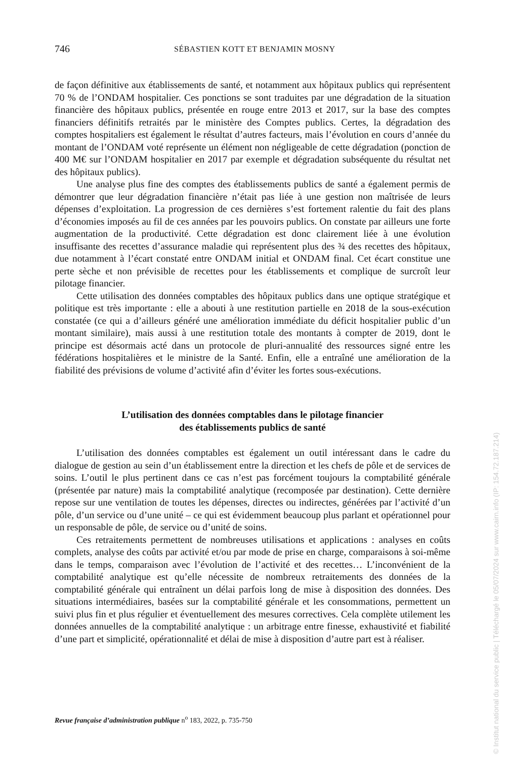746 SÉBASTIEN KOTT ET BENJAMIN MOSNY
de façon définitive aux établissements de santé, et notamment aux hôpitaux publics qui représentent 70 % de l’ONDAM hospitalier. Ces ponctions se sont traduites par une dégradation de la situation financière des hôpitaux publics, présentée en rouge entre 2013 et 2017, sur la base des comptes financiers définitifs retraités par le ministère des Comptes publics. Certes, la dégradation des comptes hospitaliers est également le résultat d’autres facteurs, mais l’évolution en cours d’année du montant de l’ONDAM voté représente un élément non négligeable de cette dégradation (ponction de 400 M€ sur l’ONDAM hospitalier en 2017 par exemple et dégradation subséquente du résultat net des hôpitaux publics).
Une analyse plus fine des comptes des établissements publics de santé a également permis de démontrer que leur dégradation financière n’était pas liée à une gestion non maîtrisée de leurs dépenses d’exploitation. La progression de ces dernières s’est fortement ralentie du fait des plans d’économies imposés au fil de ces années par les pouvoirs publics. On constate par ailleurs une forte augmentation de la productivité. Cette dégradation est donc clairement liée à une évolution insuffisante des recettes d’assurance maladie qui représentent plus des ¾ des recettes des hôpitaux, due notamment à l’écart constaté entre ONDAM initial et ONDAM final. Cet écart constitue une perte sèche et non prévisible de recettes pour les établissements et complique de surcroît leur pilotage financier.
Cette utilisation des données comptables des hôpitaux publics dans une optique stratégique et politique est très importante : elle a abouti à une restitution partielle en 2018 de la sous-exécution constatée (ce qui a d’ailleurs généré une amélioration immédiate du déficit hospitalier public d’un montant similaire), mais aussi à une restitution totale des montants à compter de 2019, dont le principe est désormais acté dans un protocole de pluri-annualité des ressources signé entre les fédérations hospitalières et le ministre de la Santé. Enfin, elle a entraîné une amélioration de la fiabilité des prévisions de volume d’activité afin d’éviter les fortes sous-exécutions.
L’utilisation des données comptables dans le pilotage financier
des établissements publics de santé
L’utilisation des données comptables est également un outil intéressant dans le cadre du dialogue de gestion au sein d’un établissement entre la direction et les chefs de pôle et de services de soins. L’outil le plus pertinent dans ce cas n’est pas forcément toujours la comptabilité générale (présentée par nature) mais la comptabilité analytique (recomposée par destination). Cette dernière repose sur une ventilation de toutes les dépenses, directes ou indirectes, générées par l’activité d’un pôle, d’un service ou d’une unité – ce qui est évidemment beaucoup plus parlant et opérationnel pour un responsable de pôle, de service ou d’unité de soins.
Ces retraitements permettent de nombreuses utilisations et applications : analyses en coûts complets, analyse des coûts par activité et/ou par mode de prise en charge, comparaisons à soi-même dans le temps, comparaison avec l’évolution de l’activité et des recettes… L’inconvénient de la comptabilité analytique est qu’elle nécessite de nombreux retraitements des données de la comptabilité générale qui entraînent un délai parfois long de mise à disposition des données. Des situations intermédiaires, basées sur la comptabilité générale et les consommations, permettent un suivi plus fin et plus régulier et éventuellement des mesures correctives. Cela complète utilement les données annuelles de la comptabilité analytique : un arbitrage entre finesse, exhaustivité et fiabilité d’une part et simplicité, opérationnalité et délai de mise à disposition d’autre part est à réaliser.
Revue française d’administration publique n<sup>o</sup> 183, 2022, p. 735-750
© Institut national du service public | Téléchargé le 05/07/2024 sur www.cairn.info (IP: 154.72.187.214)